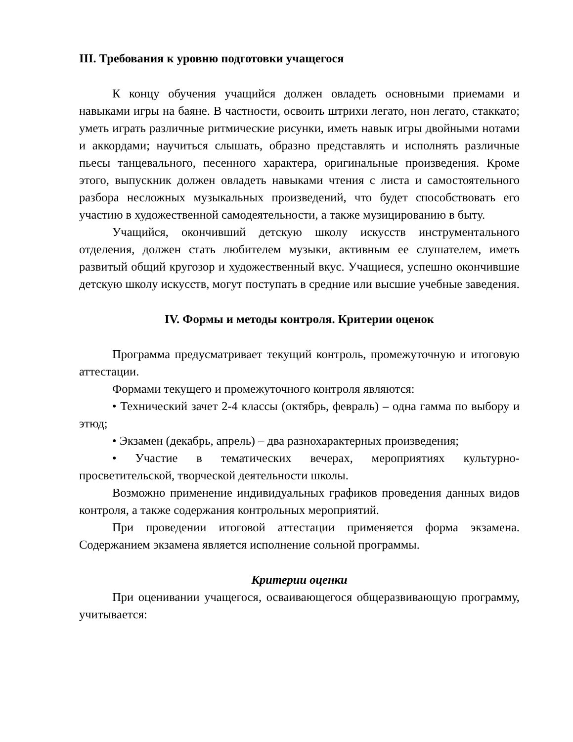III. Требования к уровню подготовки учащегося
К концу обучения учащийся должен овладеть основными приемами и навыками игры на баяне. В частности, освоить штрихи легато, нон легато, стаккато; уметь играть различные ритмические рисунки, иметь навык игры двойными нотами и аккордами; научиться слышать, образно представлять и исполнять различные пьесы танцевального, песенного характера, оригинальные произведения. Кроме этого, выпускник должен овладеть навыками чтения с листа и самостоятельного разбора несложных музыкальных произведений, что будет способствовать его участию в художественной самодеятельности, а также музицированию в быту.
Учащийся, окончивший детскую школу искусств инструментального отделения, должен стать любителем музыки, активным ее слушателем, иметь развитый общий кругозор и художественный вкус. Учащиеся, успешно окончившие детскую школу искусств, могут поступать в средние или высшие учебные заведения.
IV. Формы и методы контроля. Критерии оценок
Программа предусматривает текущий контроль, промежуточную и итоговую аттестации.
Формами текущего и промежуточного контроля являются:
• Технический зачет 2-4 классы (октябрь, февраль) – одна гамма по выбору и этюд;
• Экзамен (декабрь, апрель) – два разнохарактерных произведения;
• Участие в тематических вечерах, мероприятиях культурно-просветительской, творческой деятельности школы.
Возможно применение индивидуальных графиков проведения данных видов контроля, а также содержания контрольных мероприятий.
При проведении итоговой аттестации применяется форма экзамена. Содержанием экзамена является исполнение сольной программы.
Критерии оценки
При оценивании учащегося, осваивающегося общеразвивающую программу, учитывается: